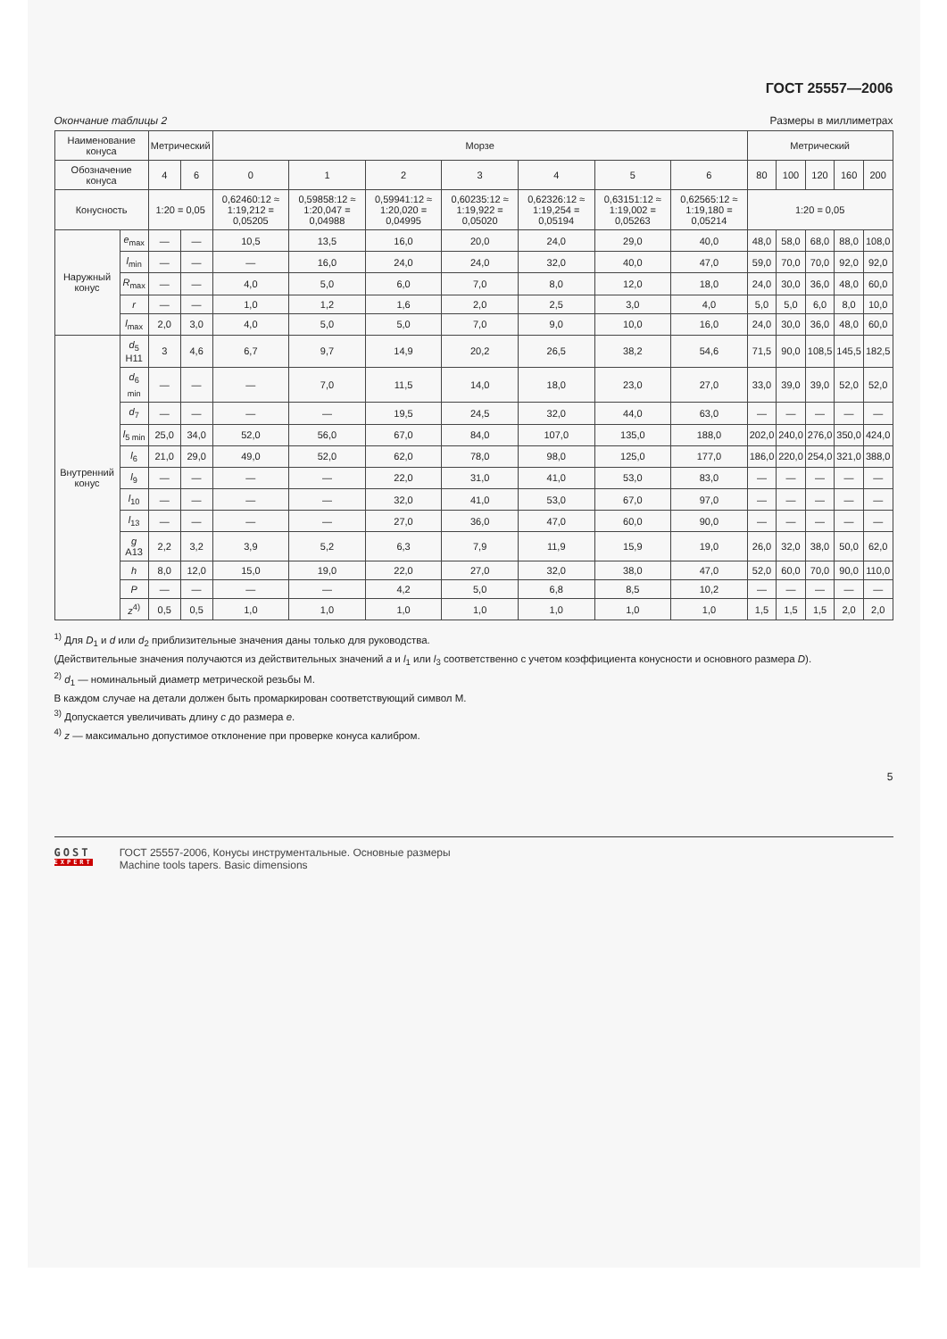ГОСТ 25557—2006
Окончание таблицы 2 Размеры в миллиметрах
| Наименование конуса | | Метрический | | Морзе | | | | | | | Метрический | | | | |
| --- | --- | --- | --- | --- | --- | --- | --- | --- | --- | --- | --- | --- | --- | --- | --- |
| Обозначение конуса | | 4 | 6 | 0 | 1 | 2 | 3 | 4 | 5 | 6 | 80 | 100 | 120 | 160 | 200 |
| Конусность | | 1:20 = 0,05 | | 0,62460:12 ≈ 1:19,212 = 0,05205 | 0,59858:12 ≈ 1:20,047 = 0,04988 | 0,59941:12 ≈ 1:20,020 = 0,04995 | 0,60235:12 ≈ 1:19,922 = 0,05020 | 0,62326:12 ≈ 1:19,254 = 0,05194 | 0,63151:12 ≈ 1:19,002 = 0,05263 | 0,62565:12 ≈ 1:19,180 = 0,05214 | 1:20 = 0,05 | | | | |
| Наружный конус | e<sub>max</sub> | — | — | 10,5 | 13,5 | 16,0 | 20,0 | 24,0 | 29,0 | 40,0 | 48,0 | 58,0 | 68,0 | 88,0 | 108,0 |
| | l<sub>min</sub> | — | — | — | 16,0 | 24,0 | 24,0 | 32,0 | 40,0 | 47,0 | 59,0 | 70,0 | 70,0 | 92,0 | 92,0 |
| | R<sub>max</sub> | — | — | 4,0 | 5,0 | 6,0 | 7,0 | 8,0 | 12,0 | 18,0 | 24,0 | 30,0 | 36,0 | 48,0 | 60,0 |
| | r | — | — | 1,0 | 1,2 | 1,6 | 2,0 | 2,5 | 3,0 | 4,0 | 5,0 | 5,0 | 6,0 | 8,0 | 10,0 |
| | l<sub>max</sub> | 2,0 | 3,0 | 4,0 | 5,0 | 5,0 | 7,0 | 9,0 | 10,0 | 16,0 | 24,0 | 30,0 | 36,0 | 48,0 | 60,0 |
| Внутренний конус | d<sub>5</sub> H11 | 3 | 4,6 | 6,7 | 9,7 | 14,9 | 20,2 | 26,5 | 38,2 | 54,6 | 71,5 | 90,0 | 108,5 | 145,5 | 182,5 |
| | d<sub>6 min</sub> | — | — | — | 7,0 | 11,5 | 14,0 | 18,0 | 23,0 | 27,0 | 33,0 | 39,0 | 39,0 | 52,0 | 52,0 |
| | d<sub>7</sub> | — | — | — | — | 19,5 | 24,5 | 32,0 | 44,0 | 63,0 | — | — | — | — | — |
| | l<sub>5 min</sub> | 25,0 | 34,0 | 52,0 | 56,0 | 67,0 | 84,0 | 107,0 | 135,0 | 188,0 | 202,0 | 240,0 | 276,0 | 350,0 | 424,0 |
| | l<sub>6</sub> | 21,0 | 29,0 | 49,0 | 52,0 | 62,0 | 78,0 | 98,0 | 125,0 | 177,0 | 186,0 | 220,0 | 254,0 | 321,0 | 388,0 |
| | l<sub>9</sub> | — | — | — | — | 22,0 | 31,0 | 41,0 | 53,0 | 83,0 | — | — | — | — | — |
| | l<sub>10</sub> | — | — | — | — | 32,0 | 41,0 | 53,0 | 67,0 | 97,0 | — | — | — | — | — |
| | l<sub>13</sub> | — | — | — | — | 27,0 | 36,0 | 47,0 | 60,0 | 90,0 | — | — | — | — | — |
| | g A13 | 2,2 | 3,2 | 3,9 | 5,2 | 6,3 | 7,9 | 11,9 | 15,9 | 19,0 | 26,0 | 32,0 | 38,0 | 50,0 | 62,0 |
| | h | 8,0 | 12,0 | 15,0 | 19,0 | 22,0 | 27,0 | 32,0 | 38,0 | 47,0 | 52,0 | 60,0 | 70,0 | 90,0 | 110,0 |
| | P | — | — | — | — | 4,2 | 5,0 | 6,8 | 8,5 | 10,2 | — | — | — | — | — |
| | z<sup>4)</sup> | 0,5 | 0,5 | 1,0 | 1,0 | 1,0 | 1,0 | 1,0 | 1,0 | 1,0 | 1,5 | 1,5 | 1,5 | 2,0 | 2,0 |
<sup>1)</sup> Для D<sub>1</sub> и d или d<sub>2</sub> приблизительные значения даны только для руководства.
(Действительные значения получаются из действительных значений a и l<sub>1</sub> или l<sub>3</sub> соответственно с учетом коэффициента конусности и основного размера D).
<sup>2)</sup> d<sub>1</sub> — номинальный диаметр метрической резьбы М.
В каждом случае на детали должен быть промаркирован соответствующий символ М.
<sup>3)</sup> Допускается увеличивать длину с до размера e.
<sup>4)</sup> z — максимально допустимое отклонение при проверке конуса калибром.
5
GOST
EXPERT
ГОСТ 25557-2006, Конусы инструментальные. Основные размеры
Machine tools tapers. Basic dimensions